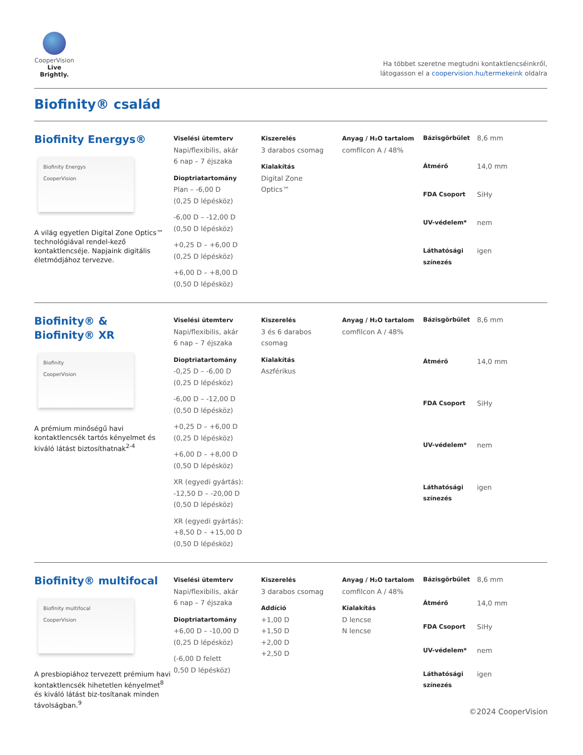CooperVision
Live Brightly.
Ha többet szeretne megtudni kontaktlencséinkről,
látogasson el a coopervision.hu/termekeink oldalra
Biofinity® család
Biofinity Energys®
Biofinity Energys
CooperVision
A világ egyetlen Digital Zone Optics™ technológiával rendel-kező kontaktlencséje. Napjaink digitális életmódjához tervezve.
Viselési ütemterv
Napi/flexibilis, akár
6 nap – 7 éjszaka
Dioptriatartomány
Plan – -6,00 D
(0,25 D lépésköz)
-6,00 D – -12,00 D
(0,50 D lépésköz)
+0,25 D – +6,00 D
(0,25 D lépésköz)
+6,00 D – +8,00 D
(0,50 D lépésköz)
Kiszerelés
3 darabos csomag
Kialakítás
Digital Zone
Optics™
Anyag / H₂O tartalom
comfilcon A / 48%
| Bázisgörbület | 8,6 mm |
| Átmérő | 14,0 mm |
| FDA Csoport | SiHy |
| UV-védelem* | nem |
| Láthatósági színezés | igen |
Biofinity® &
Biofinity® XR
Biofinity
CooperVision
A prémium minőségű havi kontaktlencsék tartós kényelmet és kiváló látást biztosíthatnak<sup>2-4</sup>
Viselési ütemterv
Napi/flexibilis, akár
6 nap – 7 éjszaka
Dioptriatartomány
-0,25 D – -6,00 D
(0,25 D lépésköz)
-6,00 D – -12,00 D
(0,50 D lépésköz)
+0,25 D – +6,00 D
(0,25 D lépésköz)
+6,00 D – +8,00 D
(0,50 D lépésköz)
XR (egyedi gyártás):
-12,50 D – -20,00 D
(0,50 D lépésköz)
XR (egyedi gyártás):
+8,50 D – +15,00 D
(0,50 D lépésköz)
Kiszerelés
3 és 6 darabos
csomag
Kialakítás
Aszférikus
Anyag / H₂O tartalom
comfilcon A / 48%
| Bázisgörbület | 8,6 mm |
| Átmérő | 14,0 mm |
| FDA Csoport | SiHy |
| UV-védelem* | nem |
| Láthatósági színezés | igen |
Biofinity® multifocal
Biofinity multifocal
CooperVision
A presbiopiához tervezett prémium havi kontaktlencsék hihetetlen kényelmet<sup>8</sup> és kiváló látást biz-tosítanak minden távolságban.<sup>9</sup>
Viselési ütemterv
Napi/flexibilis, akár
6 nap – 7 éjszaka
Dioptriatartomány
+6,00 D – -10,00 D
(0,25 D lépésköz)
(-6,00 D felett
0,50 D lépésköz)
Kiszerelés
3 darabos csomag
Addíció
+1,00 D
+1,50 D
+2,00 D
+2,50 D
Anyag / H₂O tartalom
comfilcon A / 48%
Kialakítás
D lencse
N lencse
| Bázisgörbület | 8,6 mm |
| Átmérő | 14,0 mm |
| FDA Csoport | SiHy |
| UV-védelem* | nem |
| Láthatósági színezés | igen |
©2024 CooperVision